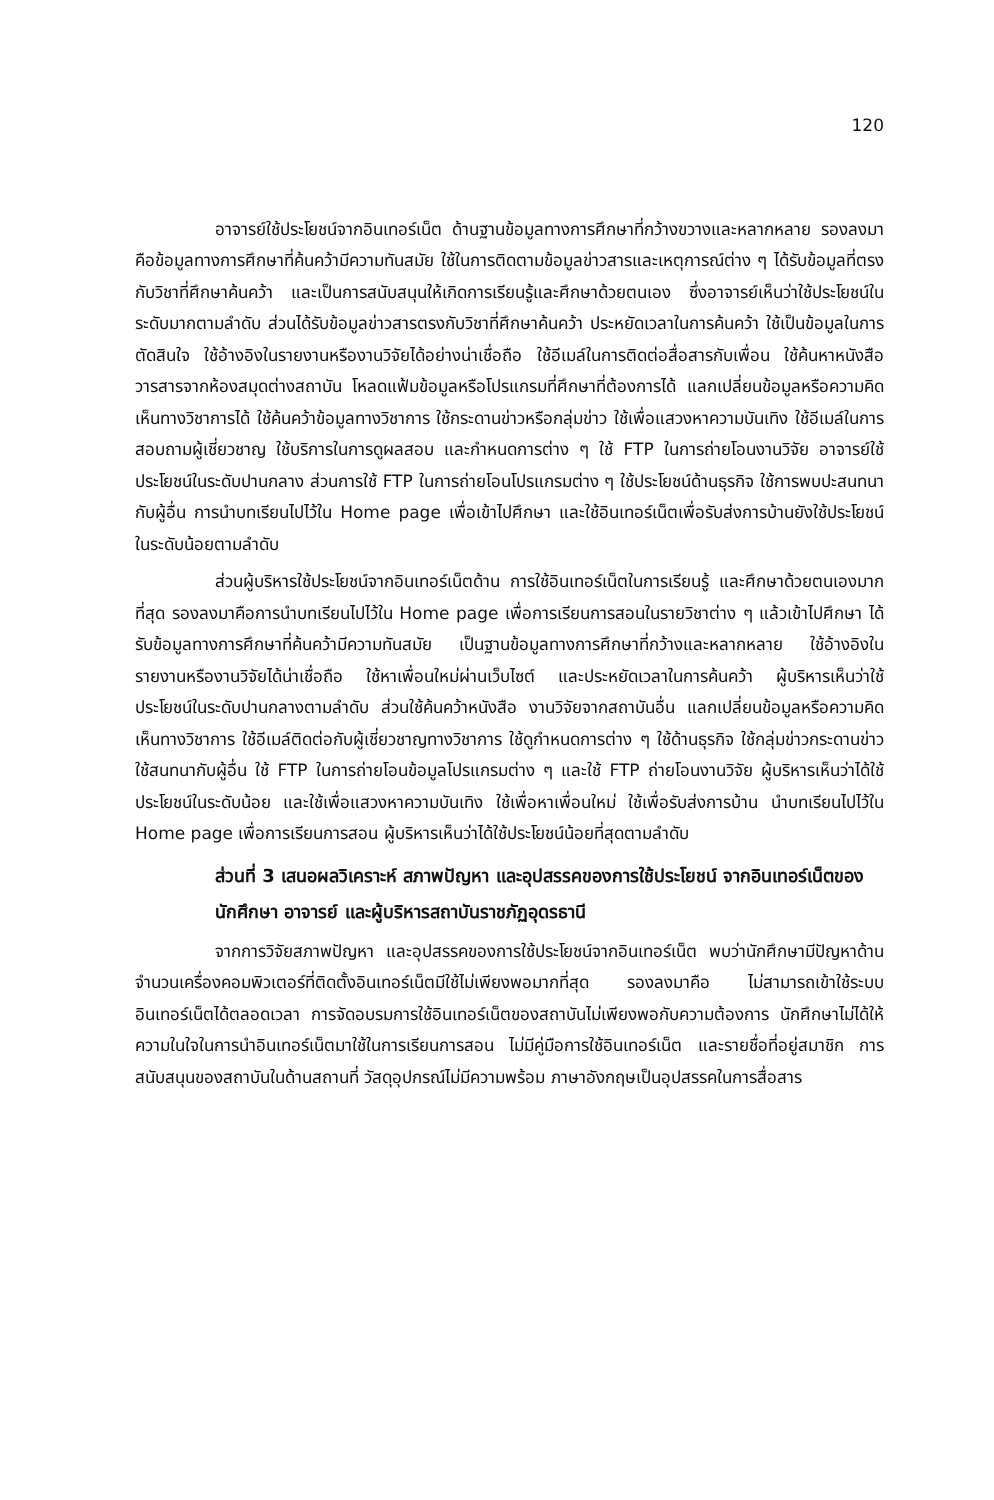120
อาจารย์ใช้ประโยชน์จากอินเทอร์เน็ต ด้านฐานข้อมูลทางการศึกษาที่กว้างขวางและหลากหลาย รองลงมาคือข้อมูลทางการศึกษาที่ค้นคว้ามีความทันสมัย ใช้ในการติดตามข้อมูลข่าวสารและเหตุการณ์ต่าง ๆ ได้รับข้อมูลที่ตรงกับวิชาที่ศึกษาค้นคว้า และเป็นการสนับสนุนให้เกิดการเรียนรู้และศึกษาด้วยตนเอง ซึ่งอาจารย์เห็นว่าใช้ประโยชน์ในระดับมากตามลำดับ ส่วนได้รับข้อมูลข่าวสารตรงกับวิชาที่ศึกษาค้นคว้า ประหยัดเวลาในการค้นคว้า ใช้เป็นข้อมูลในการตัดสินใจ ใช้อ้างอิงในรายงานหรืองานวิจัยได้อย่างน่าเชื่อถือ ใช้อีเมล์ในการติดต่อสื่อสารกับเพื่อน ใช้ค้นหาหนังสือ วารสารจากห้องสมุดต่างสถาบัน โหลดแฟ้มข้อมูลหรือโปรแกรมที่ศึกษาที่ต้องการได้ แลกเปลี่ยนข้อมูลหรือความคิดเห็นทางวิชาการได้ ใช้ค้นคว้าข้อมูลทางวิชาการ ใช้กระดานข่าวหรือกลุ่มข่าว ใช้เพื่อแสวงหาความบันเทิง ใช้อีเมล์ในการสอบถามผู้เชี่ยวชาญ ใช้บริการในการดูผลสอบ และกำหนดการต่าง ๆ ใช้ FTP ในการถ่ายโอนงานวิจัย อาจารย์ใช้ประโยชน์ในระดับปานกลาง ส่วนการใช้ FTP ในการถ่ายโอนโปรแกรมต่าง ๆ ใช้ประโยชน์ด้านธุรกิจ ใช้การพบปะสนทนากับผู้อื่น การนำบทเรียนไปไว้ใน Home page เพื่อเข้าไปศึกษา และใช้อินเทอร์เน็ตเพื่อรับส่งการบ้านยังใช้ประโยชน์ในระดับน้อยตามลำดับ
ส่วนผู้บริหารใช้ประโยชน์จากอินเทอร์เน็ตด้าน การใช้อินเทอร์เน็ตในการเรียนรู้ และศึกษาด้วยตนเองมากที่สุด รองลงมาคือการนำบทเรียนไปไว้ใน Home page เพื่อการเรียนการสอนในรายวิชาต่าง ๆ แล้วเข้าไปศึกษา ได้รับข้อมูลทางการศึกษาที่ค้นคว้ามีความทันสมัย เป็นฐานข้อมูลทางการศึกษาที่กว้างและหลากหลาย ใช้อ้างอิงในรายงานหรืองานวิจัยได้น่าเชื่อถือ ใช้หาเพื่อนใหม่ผ่านเว็บไซต์ และประหยัดเวลาในการค้นคว้า ผู้บริหารเห็นว่าใช้ประโยชน์ในระดับปานกลางตามลำดับ ส่วนใช้ค้นคว้าหนังสือ งานวิจัยจากสถาบันอื่น แลกเปลี่ยนข้อมูลหรือความคิดเห็นทางวิชาการ ใช้อีเมล์ติดต่อกับผู้เชี่ยวชาญทางวิชาการ ใช้ดูกำหนดการต่าง ๆ ใช้ด้านธุรกิจ ใช้กลุ่มข่าวกระดานข่าว ใช้สนทนากับผู้อื่น ใช้ FTP ในการถ่ายโอนข้อมูลโปรแกรมต่าง ๆ และใช้ FTP ถ่ายโอนงานวิจัย ผู้บริหารเห็นว่าได้ใช้ประโยชน์ในระดับน้อย และใช้เพื่อแสวงหาความบันเทิง ใช้เพื่อหาเพื่อนใหม่ ใช้เพื่อรับส่งการบ้าน นำบทเรียนไปไว้ใน Home page เพื่อการเรียนการสอน ผู้บริหารเห็นว่าได้ใช้ประโยชน์น้อยที่สุดตามลำดับ
ส่วนที่ 3 เสนอผลวิเคราะห์ สภาพปัญหา และอุปสรรคของการใช้ประโยชน์ จากอินเทอร์เน็ตของนักศึกษา อาจารย์ และผู้บริหารสถาบันราชภัฏอุดรธานี
จากการวิจัยสภาพปัญหา และอุปสรรคของการใช้ประโยชน์จากอินเทอร์เน็ต พบว่านักศึกษามีปัญหาด้าน จำนวนเครื่องคอมพิวเตอร์ที่ติดตั้งอินเทอร์เน็ตมีใช้ไม่เพียงพอมากที่สุด รองลงมาคือ ไม่สามารถเข้าใช้ระบบอินเทอร์เน็ตได้ตลอดเวลา การจัดอบรมการใช้อินเทอร์เน็ตของสถาบันไม่เพียงพอกับความต้องการ นักศึกษาไม่ได้ให้ความในใจในการนำอินเทอร์เน็ตมาใช้ในการเรียนการสอน ไม่มีคู่มือการใช้อินเทอร์เน็ต และรายชื่อที่อยู่สมาชิก การสนับสนุนของสถาบันในด้านสถานที่ วัสดุอุปกรณ์ไม่มีความพร้อม ภาษาอังกฤษเป็นอุปสรรคในการสื่อสาร